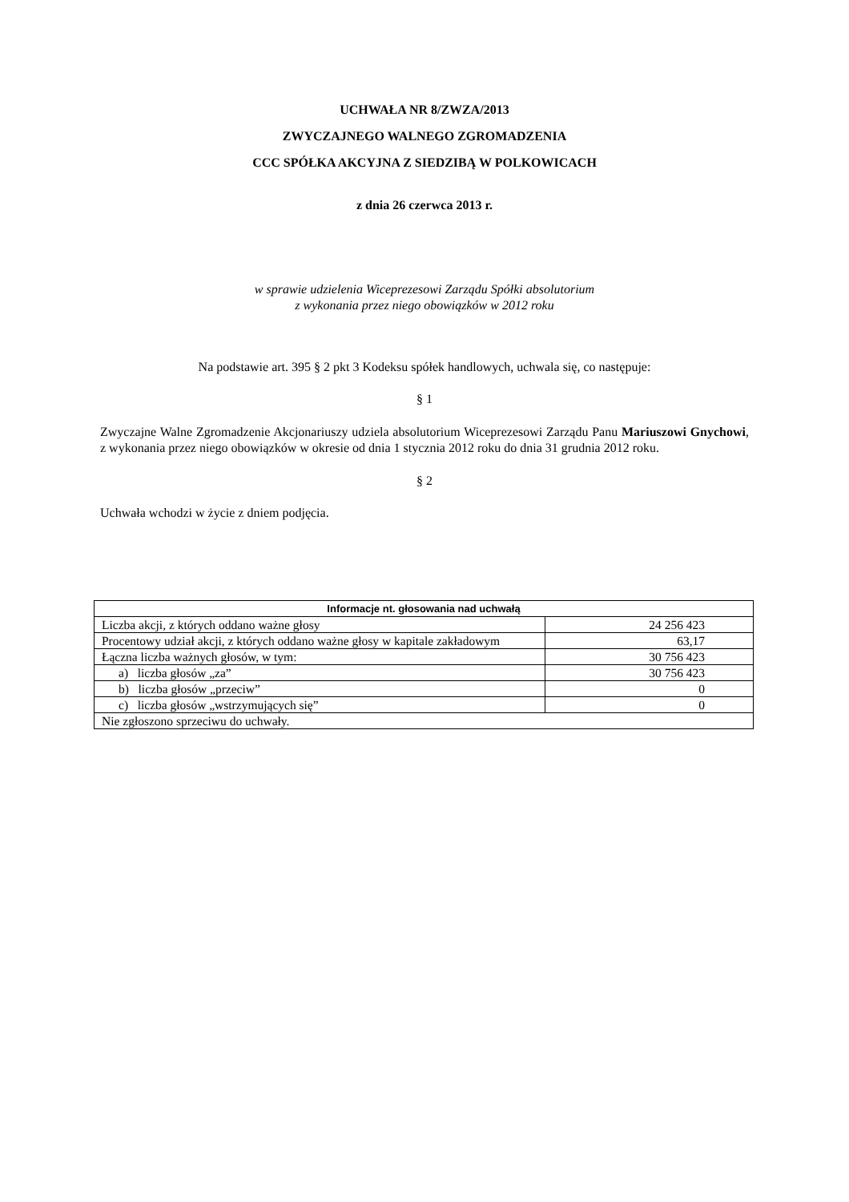UCHWAŁA NR 8/ZWZA/2013
ZWYCZAJNEGO WALNEGO ZGROMADZENIA
CCC SPÓŁKA AKCYJNA Z SIEDZIBĄ W POLKOWICACH
z dnia 26 czerwca 2013 r.
w sprawie udzielenia Wiceprezesowi Zarządu Spółki absolutorium
z wykonania przez niego obowiązków w 2012 roku
Na podstawie art. 395 § 2 pkt 3 Kodeksu spółek handlowych, uchwala się, co następuje:
§ 1
Zwyczajne Walne Zgromadzenie Akcjonariuszy udziela absolutorium Wiceprezesowi Zarządu Panu Mariuszowi Gnychowi, z wykonania przez niego obowiązków w okresie od dnia 1 stycznia 2012 roku do dnia 31 grudnia 2012 roku.
§ 2
Uchwała wchodzi w życie z dniem podjęcia.
| Informacje nt. głosowania nad uchwałą | |
| --- | --- |
| Liczba akcji, z których oddano ważne głosy | 24 256 423 |
| Procentowy udział akcji, z których oddano ważne głosy w kapitale zakładowym | 63,17 |
| Łączna liczba ważnych głosów, w tym: | 30 756 423 |
| a) liczba głosów „za” | 30 756 423 |
| b) liczba głosów „przeciw” | 0 |
| c) liczba głosów „wstrzymujących się” | 0 |
| Nie zgłoszono sprzeciwu do uchwały. | |